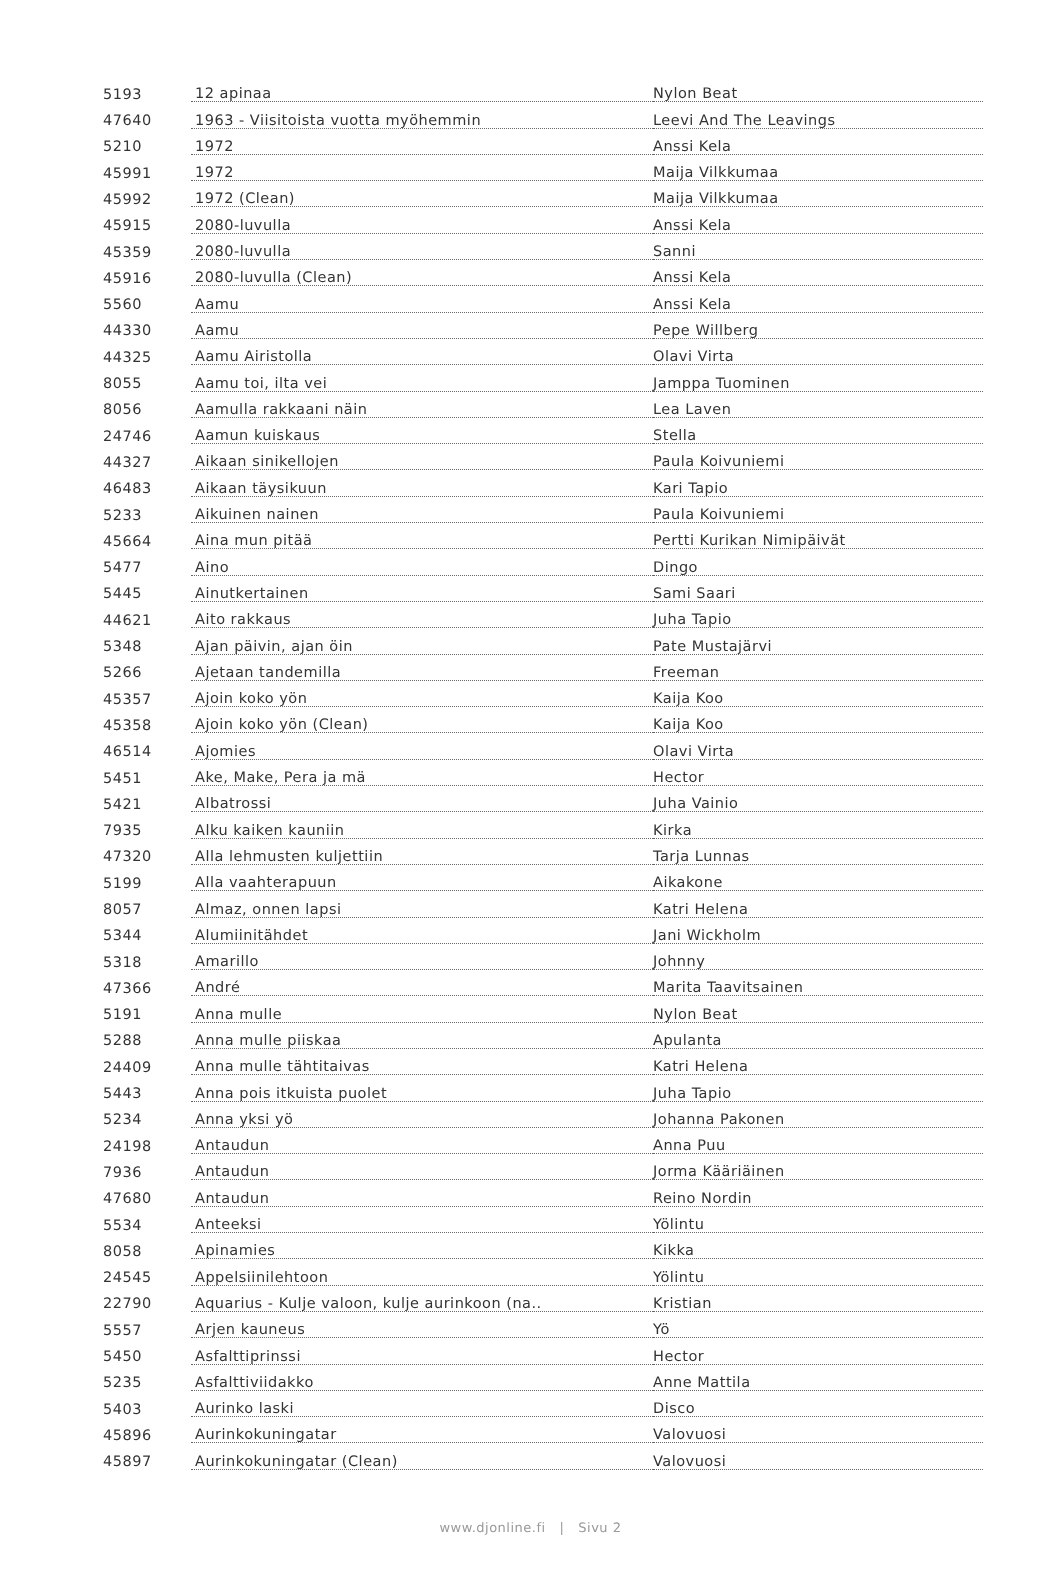| 5193 | 12 apinaa | Nylon Beat |
| 47640 | 1963 - Viisitoista vuotta myöhemmin | Leevi And The Leavings |
| 5210 | 1972 | Anssi Kela |
| 45991 | 1972 | Maija Vilkkumaa |
| 45992 | 1972 (Clean) | Maija Vilkkumaa |
| 45915 | 2080-luvulla | Anssi Kela |
| 45359 | 2080-luvulla | Sanni |
| 45916 | 2080-luvulla (Clean) | Anssi Kela |
| 5560 | Aamu | Anssi Kela |
| 44330 | Aamu | Pepe Willberg |
| 44325 | Aamu Airistolla | Olavi Virta |
| 8055 | Aamu toi, ilta vei | Jamppa Tuominen |
| 8056 | Aamulla rakkaani näin | Lea Laven |
| 24746 | Aamun kuiskaus | Stella |
| 44327 | Aikaan sinikellojen | Paula Koivuniemi |
| 46483 | Aikaan täysikuun | Kari Tapio |
| 5233 | Aikuinen nainen | Paula Koivuniemi |
| 45664 | Aina mun pitää | Pertti Kurikan Nimipäivät |
| 5477 | Aino | Dingo |
| 5445 | Ainutkertainen | Sami Saari |
| 44621 | Aito rakkaus | Juha Tapio |
| 5348 | Ajan päivin, ajan öin | Pate Mustajärvi |
| 5266 | Ajetaan tandemilla | Freeman |
| 45357 | Ajoin koko yön | Kaija Koo |
| 45358 | Ajoin koko yön (Clean) | Kaija Koo |
| 46514 | Ajomies | Olavi Virta |
| 5451 | Ake, Make, Pera ja mä | Hector |
| 5421 | Albatrossi | Juha Vainio |
| 7935 | Alku kaiken kauniin | Kirka |
| 47320 | Alla lehmusten kuljettiin | Tarja Lunnas |
| 5199 | Alla vaahterapuun | Aikakone |
| 8057 | Almaz, onnen lapsi | Katri Helena |
| 5344 | Alumiinitähdet | Jani Wickholm |
| 5318 | Amarillo | Johnny |
| 47366 | André | Marita Taavitsainen |
| 5191 | Anna mulle | Nylon Beat |
| 5288 | Anna mulle piiskaa | Apulanta |
| 24409 | Anna mulle tähtitaivas | Katri Helena |
| 5443 | Anna pois itkuista puolet | Juha Tapio |
| 5234 | Anna yksi yö | Johanna Pakonen |
| 24198 | Antaudun | Anna Puu |
| 7936 | Antaudun | Jorma Kääriäinen |
| 47680 | Antaudun | Reino Nordin |
| 5534 | Anteeksi | Yölintu |
| 8058 | Apinamies | Kikka |
| 24545 | Appelsiinilehtoon | Yölintu |
| 22790 | Aquarius - Kulje valoon, kulje aurinkoon (na.. | Kristian |
| 5557 | Arjen kauneus | Yö |
| 5450 | Asfalttiprinssi | Hector |
| 5235 | Asfalttiviidakko | Anne Mattila |
| 5403 | Aurinko laski | Disco |
| 45896 | Aurinkokuningatar | Valovuosi |
| 45897 | Aurinkokuningatar (Clean) | Valovuosi |
www.djonline.fi | Sivu 2